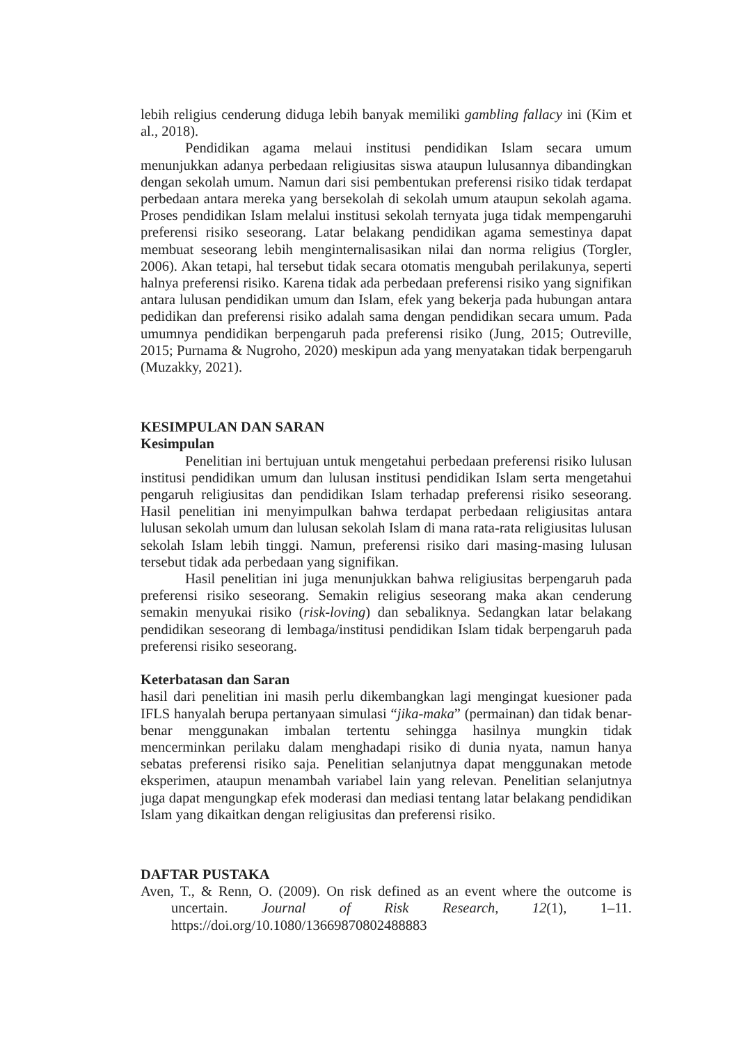lebih religius cenderung diduga lebih banyak memiliki gambling fallacy ini (Kim et al., 2018).
Pendidikan agama melaui institusi pendidikan Islam secara umum menunjukkan adanya perbedaan religiusitas siswa ataupun lulusannya dibandingkan dengan sekolah umum. Namun dari sisi pembentukan preferensi risiko tidak terdapat perbedaan antara mereka yang bersekolah di sekolah umum ataupun sekolah agama. Proses pendidikan Islam melalui institusi sekolah ternyata juga tidak mempengaruhi preferensi risiko seseorang. Latar belakang pendidikan agama semestinya dapat membuat seseorang lebih menginternalisasikan nilai dan norma religius (Torgler, 2006). Akan tetapi, hal tersebut tidak secara otomatis mengubah perilakunya, seperti halnya preferensi risiko. Karena tidak ada perbedaan preferensi risiko yang signifikan antara lulusan pendidikan umum dan Islam, efek yang bekerja pada hubungan antara pedidikan dan preferensi risiko adalah sama dengan pendidikan secara umum. Pada umumnya pendidikan berpengaruh pada preferensi risiko (Jung, 2015; Outreville, 2015; Purnama & Nugroho, 2020) meskipun ada yang menyatakan tidak berpengaruh (Muzakky, 2021).
KESIMPULAN DAN SARAN
Kesimpulan
Penelitian ini bertujuan untuk mengetahui perbedaan preferensi risiko lulusan institusi pendidikan umum dan lulusan institusi pendidikan Islam serta mengetahui pengaruh religiusitas dan pendidikan Islam terhadap preferensi risiko seseorang. Hasil penelitian ini menyimpulkan bahwa terdapat perbedaan religiusitas antara lulusan sekolah umum dan lulusan sekolah Islam di mana rata-rata religiusitas lulusan sekolah Islam lebih tinggi. Namun, preferensi risiko dari masing-masing lulusan tersebut tidak ada perbedaan yang signifikan.
Hasil penelitian ini juga menunjukkan bahwa religiusitas berpengaruh pada preferensi risiko seseorang. Semakin religius seseorang maka akan cenderung semakin menyukai risiko (risk-loving) dan sebaliknya. Sedangkan latar belakang pendidikan seseorang di lembaga/institusi pendidikan Islam tidak berpengaruh pada preferensi risiko seseorang.
Keterbatasan dan Saran
hasil dari penelitian ini masih perlu dikembangkan lagi mengingat kuesioner pada IFLS hanyalah berupa pertanyaan simulasi “jika-maka” (permainan) dan tidak benar-benar menggunakan imbalan tertentu sehingga hasilnya mungkin tidak mencerminkan perilaku dalam menghadapi risiko di dunia nyata, namun hanya sebatas preferensi risiko saja. Penelitian selanjutnya dapat menggunakan metode eksperimen, ataupun menambah variabel lain yang relevan. Penelitian selanjutnya juga dapat mengungkap efek moderasi dan mediasi tentang latar belakang pendidikan Islam yang dikaitkan dengan religiusitas dan preferensi risiko.
DAFTAR PUSTAKA
Aven, T., & Renn, O. (2009). On risk defined as an event where the outcome is uncertain. Journal of Risk Research, 12(1), 1–11. https://doi.org/10.1080/13669870802488883